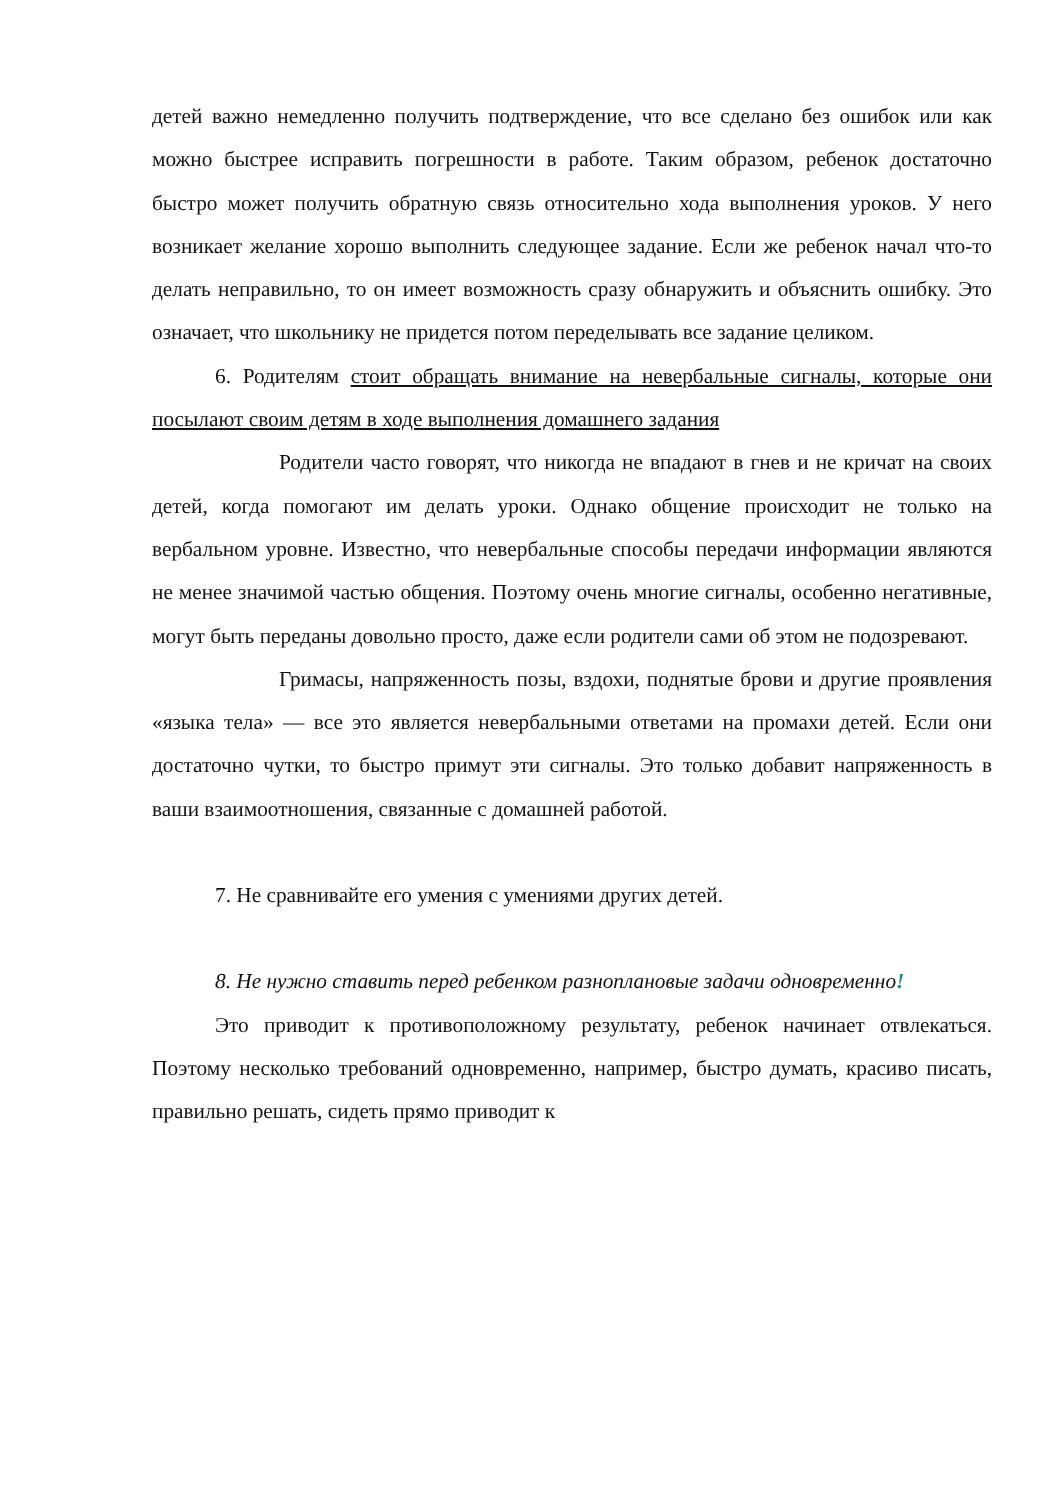детей важно немедленно получить подтверждение, что все сделано без ошибок или как можно быстрее исправить погрешности в работе. Таким образом, ребенок достаточно быстро может получить обратную связь относительно хода выполнения уроков. У него возникает желание хорошо выполнить следующее задание. Если же ребенок начал что-то делать неправильно, то он имеет возможность сразу обнаружить и объяснить ошибку. Это означает, что школьнику не придется потом переделывать все задание целиком.
6. Родителям стоит обращать внимание на невербальные сигналы, которые они посылают своим детям в ходе выполнения домашнего задания
Родители часто говорят, что никогда не впадают в гнев и не кричат на своих детей, когда помогают им делать уроки. Однако общение происходит не только на вербальном уровне. Известно, что невербальные способы передачи информации являются не менее значимой частью общения. Поэтому очень многие сигналы, особенно негативные, могут быть переданы довольно просто, даже если родители сами об этом не подозревают.
Гримасы, напряженность позы, вздохи, поднятые брови и другие проявления «языка тела» — все это является невербальными ответами на промахи детей. Если они достаточно чутки, то быстро примут эти сигналы. Это только добавит напряженность в ваши взаимоотношения, связанные с домашней работой.
7. Не сравнивайте его умения с умениями других детей.
8. Не нужно ставить перед ребенком разноплановые задачи одновременно!
Это приводит к противоположному результату, ребенок начинает отвлекаться. Поэтому несколько требований одновременно, например, быстро думать, красиво писать, правильно решать, сидеть прямо приводит к